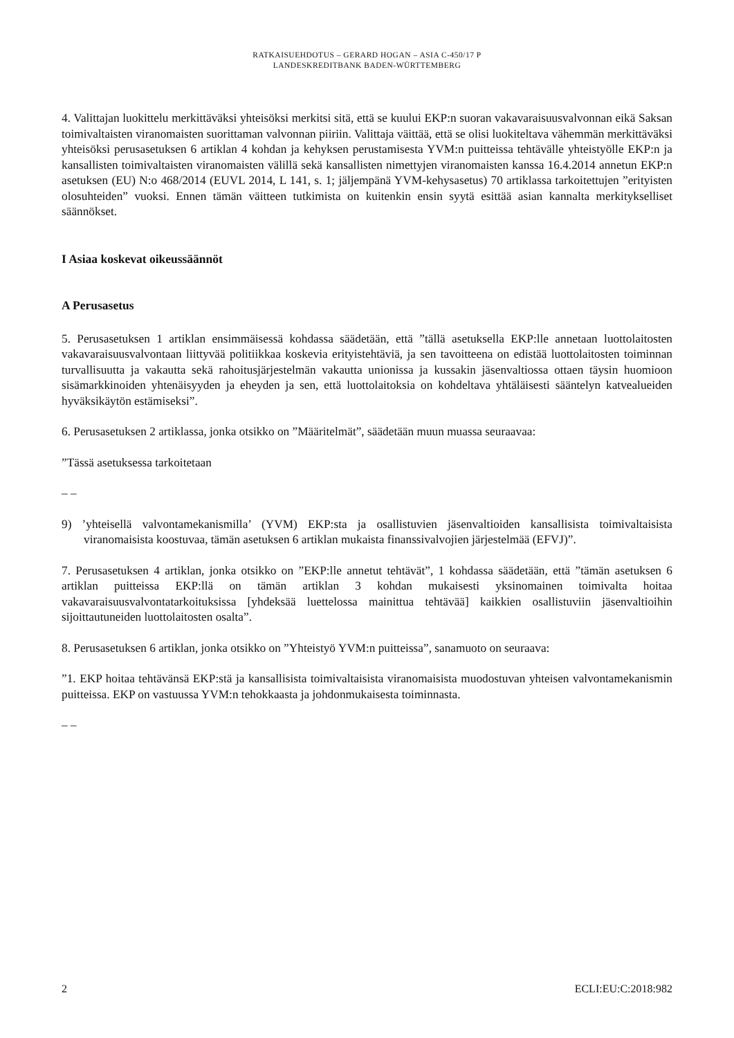RATKAISUEHDOTUS – GERARD HOGAN – ASIA C-450/17 P
LANDESKREDITBANK BADEN-WÜRTTEMBERG
4. Valittajan luokittelu merkittäväksi yhteisöksi merkitsi sitä, että se kuului EKP:n suoran vakavaraisuusvalvonnan eikä Saksan toimivaltaisten viranomaisten suorittaman valvonnan piiriin. Valittaja väittää, että se olisi luokiteltava vähemmän merkittäväksi yhteisöksi perusasetuksen 6 artiklan 4 kohdan ja kehyksen perustamisesta YVM:n puitteissa tehtävälle yhteistyölle EKP:n ja kansallisten toimivaltaisten viranomaisten välillä sekä kansallisten nimettyjen viranomaisten kanssa 16.4.2014 annetun EKP:n asetuksen (EU) N:o 468/2014 (EUVL 2014, L 141, s. 1; jäljempänä YVM-kehysasetus) 70 artiklassa tarkoitettujen ”erityisten olosuhteiden” vuoksi. Ennen tämän väitteen tutkimista on kuitenkin ensin syytä esittää asian kannalta merkitykselliset säännökset.
I Asiaa koskevat oikeussäännöt
A Perusasetus
5. Perusasetuksen 1 artiklan ensimmäisessä kohdassa säädetään, että ”tällä asetuksella EKP:lle annetaan luottolaitosten vakavaraisuusvalvontaan liittyvää politiikkaa koskevia erityistehtäviä, ja sen tavoitteena on edistää luottolaitosten toiminnan turvallisuutta ja vakautta sekä rahoitusjärjestelmän vakautta unionissa ja kussakin jäsenvaltiossa ottaen täysin huomioon sisämarkkinoiden yhtenäisyyden ja eheyden ja sen, että luottolaitoksia on kohdeltava yhtäläisesti sääntelyn katvealueiden hyväksikäytön estämiseksi”.
6. Perusasetuksen 2 artiklassa, jonka otsikko on ”Määritelmät”, säädetään muun muassa seuraavaa:
”Tässä asetuksessa tarkoitetaan
– –
9) ’yhteisellä valvontamekanismilla’ (YVM) EKP:sta ja osallistuvien jäsenvaltioiden kansallisista toimivaltaisista viranomaisista koostuvaa, tämän asetuksen 6 artiklan mukaista finanssivalvojien järjestelmää (EFVJ)”.
7. Perusasetuksen 4 artiklan, jonka otsikko on ”EKP:lle annetut tehtävät”, 1 kohdassa säädetään, että ”tämän asetuksen 6 artiklan puitteissa EKP:llä on tämän artiklan 3 kohdan mukaisesti yksinomainen toimivalta hoitaa vakavaraisuusvalvontatarkoituksissa [yhdeksää luettelossa mainittua tehtävää] kaikkien osallistuviin jäsenvaltioihin sijoittautuneiden luottolaitosten osalta”.
8. Perusasetuksen 6 artiklan, jonka otsikko on ”Yhteistyö YVM:n puitteissa”, sanamuoto on seuraava:
”1. EKP hoitaa tehtävänsä EKP:stä ja kansallisista toimivaltaisista viranomaisista muodostuvan yhteisen valvontamekanismin puitteissa. EKP on vastuussa YVM:n tehokkaasta ja johdonmukaisesta toiminnasta.
– –
2 ECLI:EU:C:2018:982